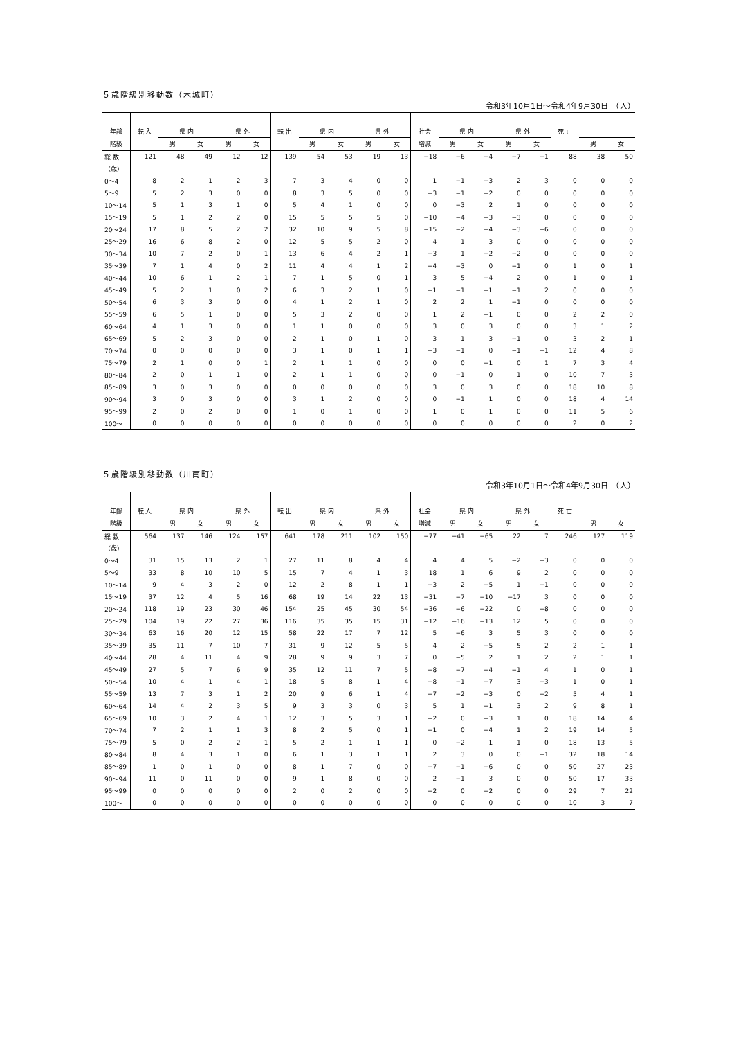５歳階級別移動数（木城町）
令和3年10月1日～令和4年9月30日　（人）
| 年齢 | 転 入 | 県 内 | | 県 外 | | 転 出 | 県 内 | | 県 外 | | 社会 | 県 内 | | 県 外 | | 死 亡 | | |
| --- | --- | --- | --- | --- | --- | --- | --- | --- | --- | --- | --- | --- | --- | --- | --- | --- | --- | --- |
| 階級 | | 男 | 女 | 男 | 女 | | 男 | 女 | 男 | 女 | 増減 | 男 | 女 | 男 | 女 | | 男 | 女 |
| 総 数 | 121 | 48 | 49 | 12 | 12 | 139 | 54 | 53 | 19 | 13 | −18 | −6 | −4 | −7 | −1 | 88 | 38 | 50 |
| （歳） | | | | | | | | | | | | | | | | | | |
| 0～4 | 8 | 2 | 1 | 2 | 3 | 7 | 3 | 4 | 0 | 0 | 1 | −1 | −3 | 2 | 3 | 0 | 0 | 0 |
| 5～9 | 5 | 2 | 3 | 0 | 0 | 8 | 3 | 5 | 0 | 0 | −3 | −1 | −2 | 0 | 0 | 0 | 0 | 0 |
| 10～14 | 5 | 1 | 3 | 1 | 0 | 5 | 4 | 1 | 0 | 0 | 0 | −3 | 2 | 1 | 0 | 0 | 0 | 0 |
| 15～19 | 5 | 1 | 2 | 2 | 0 | 15 | 5 | 5 | 5 | 0 | −10 | −4 | −3 | −3 | 0 | 0 | 0 | 0 |
| 20～24 | 17 | 8 | 5 | 2 | 2 | 32 | 10 | 9 | 5 | 8 | −15 | −2 | −4 | −3 | −6 | 0 | 0 | 0 |
| 25～29 | 16 | 6 | 8 | 2 | 0 | 12 | 5 | 5 | 2 | 0 | 4 | 1 | 3 | 0 | 0 | 0 | 0 | 0 |
| 30～34 | 10 | 7 | 2 | 0 | 1 | 13 | 6 | 4 | 2 | 1 | −3 | 1 | −2 | −2 | 0 | 0 | 0 | 0 |
| 35～39 | 7 | 1 | 4 | 0 | 2 | 11 | 4 | 4 | 1 | 2 | −4 | −3 | 0 | −1 | 0 | 1 | 0 | 1 |
| 40～44 | 10 | 6 | 1 | 2 | 1 | 7 | 1 | 5 | 0 | 1 | 3 | 5 | −4 | 2 | 0 | 1 | 0 | 1 |
| 45～49 | 5 | 2 | 1 | 0 | 2 | 6 | 3 | 2 | 1 | 0 | −1 | −1 | −1 | −1 | 2 | 0 | 0 | 0 |
| 50～54 | 6 | 3 | 3 | 0 | 0 | 4 | 1 | 2 | 1 | 0 | 2 | 2 | 1 | −1 | 0 | 0 | 0 | 0 |
| 55～59 | 6 | 5 | 1 | 0 | 0 | 5 | 3 | 2 | 0 | 0 | 1 | 2 | −1 | 0 | 0 | 2 | 2 | 0 |
| 60～64 | 4 | 1 | 3 | 0 | 0 | 1 | 1 | 0 | 0 | 0 | 3 | 0 | 3 | 0 | 0 | 3 | 1 | 2 |
| 65～69 | 5 | 2 | 3 | 0 | 0 | 2 | 1 | 0 | 1 | 0 | 3 | 1 | 3 | −1 | 0 | 3 | 2 | 1 |
| 70～74 | 0 | 0 | 0 | 0 | 0 | 3 | 1 | 0 | 1 | 1 | −3 | −1 | 0 | −1 | −1 | 12 | 4 | 8 |
| 75～79 | 2 | 1 | 0 | 0 | 1 | 2 | 1 | 1 | 0 | 0 | 0 | 0 | −1 | 0 | 1 | 7 | 3 | 4 |
| 80～84 | 2 | 0 | 1 | 1 | 0 | 2 | 1 | 1 | 0 | 0 | 0 | −1 | 0 | 1 | 0 | 10 | 7 | 3 |
| 85～89 | 3 | 0 | 3 | 0 | 0 | 0 | 0 | 0 | 0 | 0 | 3 | 0 | 3 | 0 | 0 | 18 | 10 | 8 |
| 90～94 | 3 | 0 | 3 | 0 | 0 | 3 | 1 | 2 | 0 | 0 | 0 | −1 | 1 | 0 | 0 | 18 | 4 | 14 |
| 95～99 | 2 | 0 | 2 | 0 | 0 | 1 | 0 | 1 | 0 | 0 | 1 | 0 | 1 | 0 | 0 | 11 | 5 | 6 |
| 100～ | 0 | 0 | 0 | 0 | 0 | 0 | 0 | 0 | 0 | 0 | 0 | 0 | 0 | 0 | 0 | 2 | 0 | 2 |
５歳階級別移動数（川南町）
令和3年10月1日～令和4年9月30日　（人）
| 年齢 | 転 入 | 県 内 | | 県 外 | | 転 出 | 県 内 | | 県 外 | | 社会 | 県 内 | | 県 外 | | 死 亡 | | |
| --- | --- | --- | --- | --- | --- | --- | --- | --- | --- | --- | --- | --- | --- | --- | --- | --- | --- | --- |
| 階級 | | 男 | 女 | 男 | 女 | | 男 | 女 | 男 | 女 | 増減 | 男 | 女 | 男 | 女 | | 男 | 女 |
| 総 数 | 564 | 137 | 146 | 124 | 157 | 641 | 178 | 211 | 102 | 150 | −77 | −41 | −65 | 22 | 7 | 246 | 127 | 119 |
| （歳） | | | | | | | | | | | | | | | | | | |
| 0～4 | 31 | 15 | 13 | 2 | 1 | 27 | 11 | 8 | 4 | 4 | 4 | 4 | 5 | −2 | −3 | 0 | 0 | 0 |
| 5～9 | 33 | 8 | 10 | 10 | 5 | 15 | 7 | 4 | 1 | 3 | 18 | 1 | 6 | 9 | 2 | 0 | 0 | 0 |
| 10～14 | 9 | 4 | 3 | 2 | 0 | 12 | 2 | 8 | 1 | 1 | −3 | 2 | −5 | 1 | −1 | 0 | 0 | 0 |
| 15～19 | 37 | 12 | 4 | 5 | 16 | 68 | 19 | 14 | 22 | 13 | −31 | −7 | −10 | −17 | 3 | 0 | 0 | 0 |
| 20～24 | 118 | 19 | 23 | 30 | 46 | 154 | 25 | 45 | 30 | 54 | −36 | −6 | −22 | 0 | −8 | 0 | 0 | 0 |
| 25～29 | 104 | 19 | 22 | 27 | 36 | 116 | 35 | 35 | 15 | 31 | −12 | −16 | −13 | 12 | 5 | 0 | 0 | 0 |
| 30～34 | 63 | 16 | 20 | 12 | 15 | 58 | 22 | 17 | 7 | 12 | 5 | −6 | 3 | 5 | 3 | 0 | 0 | 0 |
| 35～39 | 35 | 11 | 7 | 10 | 7 | 31 | 9 | 12 | 5 | 5 | 4 | 2 | −5 | 5 | 2 | 2 | 1 | 1 |
| 40～44 | 28 | 4 | 11 | 4 | 9 | 28 | 9 | 9 | 3 | 7 | 0 | −5 | 2 | 1 | 2 | 2 | 1 | 1 |
| 45～49 | 27 | 5 | 7 | 6 | 9 | 35 | 12 | 11 | 7 | 5 | −8 | −7 | −4 | −1 | 4 | 1 | 0 | 1 |
| 50～54 | 10 | 4 | 1 | 4 | 1 | 18 | 5 | 8 | 1 | 4 | −8 | −1 | −7 | 3 | −3 | 1 | 0 | 1 |
| 55～59 | 13 | 7 | 3 | 1 | 2 | 20 | 9 | 6 | 1 | 4 | −7 | −2 | −3 | 0 | −2 | 5 | 4 | 1 |
| 60～64 | 14 | 4 | 2 | 3 | 5 | 9 | 3 | 3 | 0 | 3 | 5 | 1 | −1 | 3 | 2 | 9 | 8 | 1 |
| 65～69 | 10 | 3 | 2 | 4 | 1 | 12 | 3 | 5 | 3 | 1 | −2 | 0 | −3 | 1 | 0 | 18 | 14 | 4 |
| 70～74 | 7 | 2 | 1 | 1 | 3 | 8 | 2 | 5 | 0 | 1 | −1 | 0 | −4 | 1 | 2 | 19 | 14 | 5 |
| 75～79 | 5 | 0 | 2 | 2 | 1 | 5 | 2 | 1 | 1 | 1 | 0 | −2 | 1 | 1 | 0 | 18 | 13 | 5 |
| 80～84 | 8 | 4 | 3 | 1 | 0 | 6 | 1 | 3 | 1 | 1 | 2 | 3 | 0 | 0 | −1 | 32 | 18 | 14 |
| 85～89 | 1 | 0 | 1 | 0 | 0 | 8 | 1 | 7 | 0 | 0 | −7 | −1 | −6 | 0 | 0 | 50 | 27 | 23 |
| 90～94 | 11 | 0 | 11 | 0 | 0 | 9 | 1 | 8 | 0 | 0 | 2 | −1 | 3 | 0 | 0 | 50 | 17 | 33 |
| 95～99 | 0 | 0 | 0 | 0 | 0 | 2 | 0 | 2 | 0 | 0 | −2 | 0 | −2 | 0 | 0 | 29 | 7 | 22 |
| 100～ | 0 | 0 | 0 | 0 | 0 | 0 | 0 | 0 | 0 | 0 | 0 | 0 | 0 | 0 | 0 | 10 | 3 | 7 |